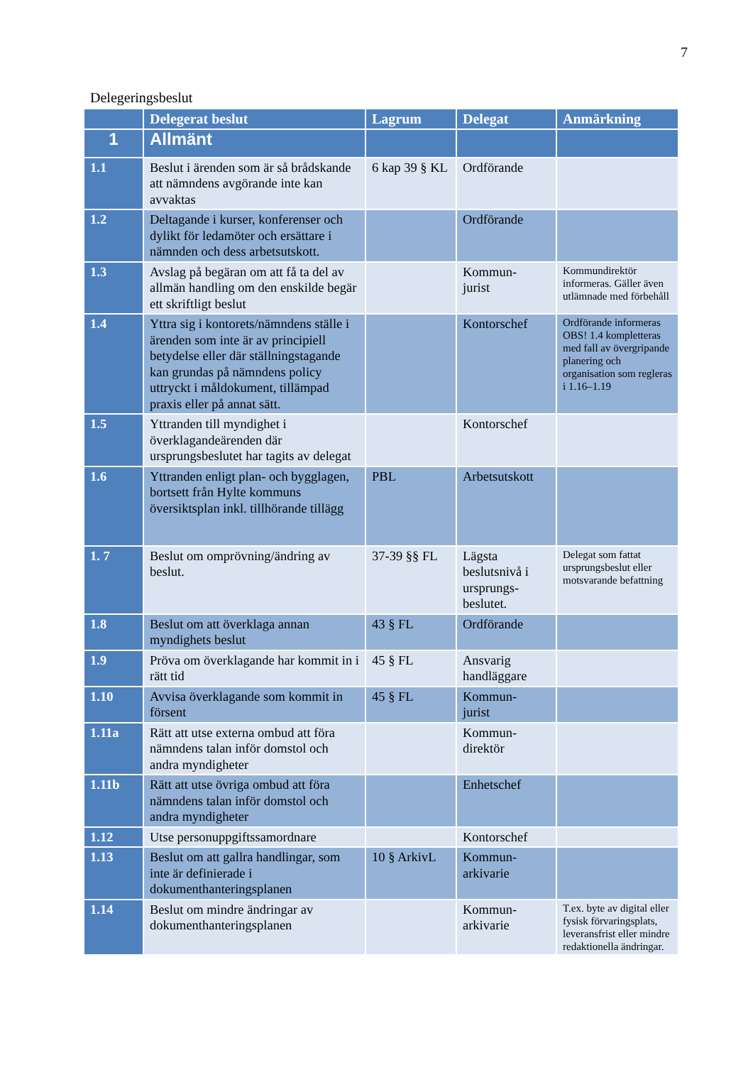7
Delegeringsbeslut
| | Delegerat beslut | Lagrum | Delegat | Anmärkning |
| --- | --- | --- | --- | --- |
| 1 | Allmänt | | | |
| 1.1 | Beslut i ärenden som är så brådskande att nämndens avgörande inte kan avvaktas | 6 kap 39 § KL | Ordförande | |
| 1.2 | Deltagande i kurser, konferenser och dylikt för ledamöter och ersättare i nämnden och dess arbetsutskott. | | Ordförande | |
| 1.3 | Avslag på begäran om att få ta del av allmän handling om den enskilde begär ett skriftligt beslut | | Kommun- jurist | Kommundirektör informeras. Gäller även utlämnade med förbehåll |
| 1.4 | Yttra sig i kontorets/nämndens ställe i ärenden som inte är av principiell betydelse eller där ställningstagande kan grundas på nämndens policy uttryckt i måldokument, tillämpad praxis eller på annat sätt. | | Kontorschef | Ordförande informeras OBS! 1.4 kompletteras med fall av övergripande planering och organisation som regleras i 1.16–1.19 |
| 1.5 | Yttranden till myndighet i överklagandeärenden där ursprungsbeslutet har tagits av delegat | | Kontorschef | |
| 1.6 | Yttranden enligt plan- och bygglagen, bortsett från Hylte kommuns översiktsplan inkl. tillhörande tillägg | PBL | Arbetsutskott | |
| 1. 7 | Beslut om omprövning/ändring av beslut. | 37-39 §§ FL | Lägsta beslutsnivå i ursprungs-beslutet. | Delegat som fattat ursprungsbeslut eller motsvarande befattning |
| 1.8 | Beslut om att överklaga annan myndighets beslut | 43 § FL | Ordförande | |
| 1.9 | Pröva om överklagande har kommit in i rätt tid | 45 § FL | Ansvarig handläggare | |
| 1.10 | Avvisa överklagande som kommit in försent | 45 § FL | Kommun- jurist | |
| 1.11a | Rätt att utse externa ombud att föra nämndens talan inför domstol och andra myndigheter | | Kommun- direktör | |
| 1.11b | Rätt att utse övriga ombud att föra nämndens talan inför domstol och andra myndigheter | | Enhetschef | |
| 1.12 | Utse personuppgiftssamordnare | | Kontorschef | |
| 1.13 | Beslut om att gallra handlingar, som inte är definierade i dokumenthanteringsplanen | 10 § ArkivL | Kommun- arkivarie | |
| 1.14 | Beslut om mindre ändringar av dokumenthanteringsplanen | | Kommun- arkivarie | T.ex. byte av digital eller fysisk förvaringsplats, leveransfrist eller mindre redaktionella ändringar. |